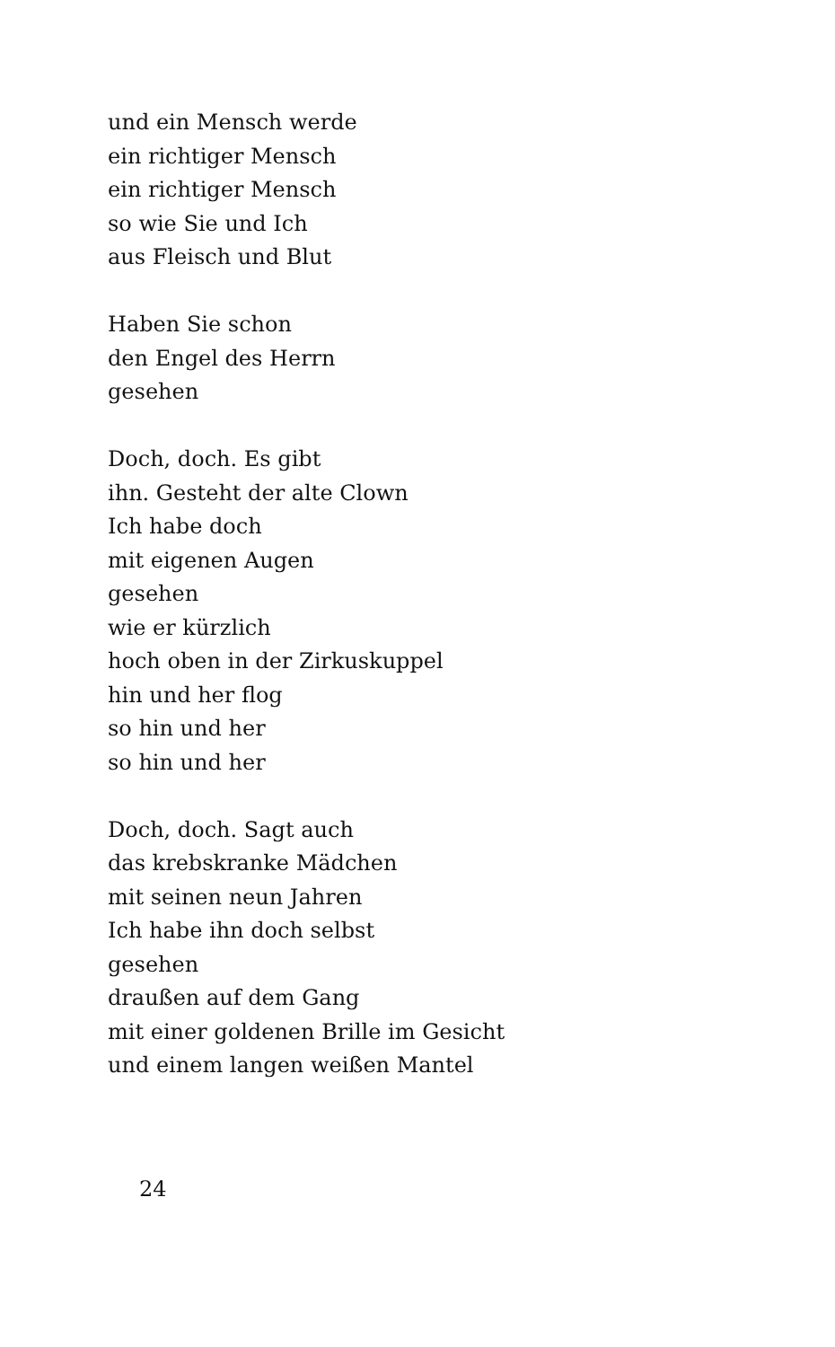und ein Mensch werde
ein richtiger Mensch
ein richtiger Mensch
so wie Sie und Ich
aus Fleisch und Blut
Haben Sie schon
den Engel des Herrn
gesehen
Doch, doch. Es gibt
ihn. Gesteht der alte Clown
Ich habe doch
mit eigenen Augen
gesehen
wie er kürzlich
hoch oben in der Zirkuskuppel
hin und her flog
so hin und her
so hin und her
Doch, doch. Sagt auch
das krebskranke Mädchen
mit seinen neun Jahren
Ich habe ihn doch selbst
gesehen
draußen auf dem Gang
mit einer goldenen Brille im Gesicht
und einem langen weißen Mantel
24